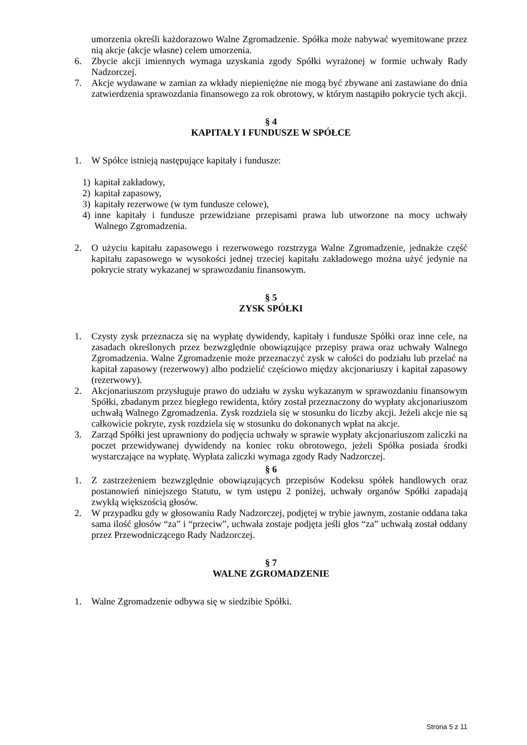umorzenia określi każdorazowo Walne Zgromadzenie. Spółka może nabywać wyemitowane przez nią akcje (akcje własne) celem umorzenia.
6. Zbycie akcji imiennych wymaga uzyskania zgody Spółki wyrażonej w formie uchwały Rady Nadzorczej.
7. Akcje wydawane w zamian za wkłady niepieniężne nie mogą być zbywane ani zastawiane do dnia zatwierdzenia sprawozdania finansowego za rok obrotowy, w którym nastąpiło pokrycie tych akcji.
§ 4
KAPITAŁY I FUNDUSZE W SPÓŁCE
1. W Spółce istnieją następujące kapitały i fundusze:
1) kapitał zakładowy,
2) kapitał zapasowy,
3) kapitały rezerwowe (w tym fundusze celowe),
4) inne kapitały i fundusze przewidziane przepisami prawa lub utworzone na mocy uchwały Walnego Zgromadzenia.
2. O użyciu kapitału zapasowego i rezerwowego rozstrzyga Walne Zgromadzenie, jednakże część kapitału zapasowego w wysokości jednej trzeciej kapitału zakładowego można użyć jedynie na pokrycie straty wykazanej w sprawozdaniu finansowym.
§ 5
ZYSK SPÓŁKI
1. Czysty zysk przeznacza się na wypłatę dywidendy, kapitały i fundusze Spółki oraz inne cele, na zasadach określonych przez bezwzględnie obowiązujące przepisy prawa oraz uchwały Walnego Zgromadzenia. Walne Zgromadzenie może przeznaczyć zysk w całości do podziału lub przelać na kapitał zapasowy (rezerwowy) albo podzielić częściowo między akcjonariuszy i kapitał zapasowy (rezerwowy).
2. Akcjonariuszom przysługuje prawo do udziału w zysku wykazanym w sprawozdaniu finansowym Spółki, zbadanym przez biegłego rewidenta, który został przeznaczony do wypłaty akcjonariuszom uchwałą Walnego Zgromadzenia. Zysk rozdziela się w stosunku do liczby akcji. Jeżeli akcje nie są całkowicie pokryte, zysk rozdziela się w stosunku do dokonanych wpłat na akcje.
3. Zarząd Spółki jest uprawniony do podjęcia uchwały w sprawie wypłaty akcjonariuszom zaliczki na poczet przewidywanej dywidendy na koniec roku obrotowego, jeżeli Spółka posiada środki wystarczające na wypłatę. Wypłata zaliczki wymaga zgody Rady Nadzorczej.
§ 6
1. Z zastrzeżeniem bezwzględnie obowiązujących przepisów Kodeksu spółek handlowych oraz postanowień niniejszego Statutu, w tym ustępu 2 poniżej, uchwały organów Spółki zapadają zwykłą większością głosów.
2. W przypadku gdy w głosowaniu Rady Nadzorczej, podjętej w trybie jawnym, zostanie oddana taka sama ilość głosów “za” i “przeciw”, uchwała zostaje podjęta jeśli głos “za” uchwałą został oddany przez Przewodniczącego Rady Nadzorczej.
§ 7
WALNE ZGROMADZENIE
1. Walne Zgromadzenie odbywa się w siedzibie Spółki.
Strona 5 z 11